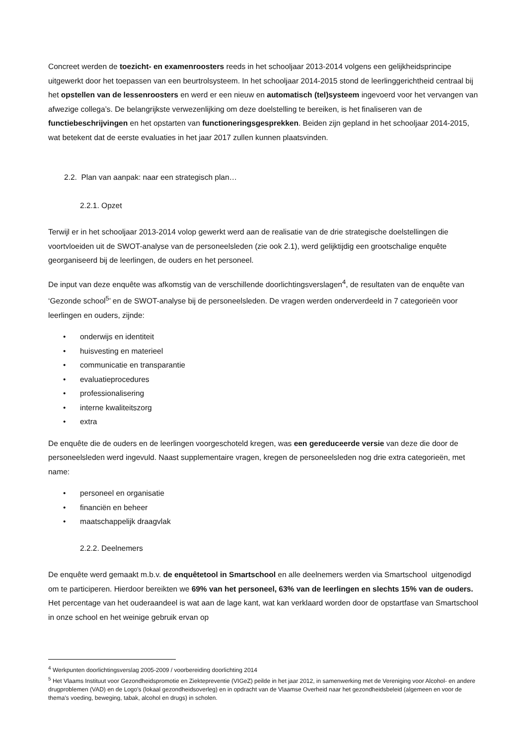Concreet werden de toezicht- en examenroosters reeds in het schooljaar 2013-2014 volgens een gelijkheidsprincipe uitgewerkt door het toepassen van een beurtrolsysteem. In het schooljaar 2014-2015 stond de leerlinggerichtheid centraal bij het opstellen van de lessenroosters en werd er een nieuw en automatisch (tel)systeem ingevoerd voor het vervangen van afwezige collega’s. De belangrijkste verwezenlijking om deze doelstelling te bereiken, is het finaliseren van de functiebeschrijvingen en het opstarten van functioneringsgesprekken. Beiden zijn gepland in het schooljaar 2014-2015, wat betekent dat de eerste evaluaties in het jaar 2017 zullen kunnen plaatsvinden.
2.2. Plan van aanpak: naar een strategisch plan…
2.2.1. Opzet
Terwijl er in het schooljaar 2013-2014 volop gewerkt werd aan de realisatie van de drie strategische doelstellingen die voortvloeiden uit de SWOT-analyse van de personeelsleden (zie ook 2.1), werd gelijktijdig een grootschalige enquête georganiseerd bij de leerlingen, de ouders en het personeel.
De input van deze enquête was afkomstig van de verschillende doorlichtingsverslagen<sup>4</sup>, de resultaten van de enquête van ‘Gezonde school<sup>5</sup>’ en de SWOT-analyse bij de personeelsleden. De vragen werden onderverdeeld in 7 categorieën voor leerlingen en ouders, zijnde:
• onderwijs en identiteit
• huisvesting en materieel
• communicatie en transparantie
• evaluatieprocedures
• professionalisering
• interne kwaliteitszorg
• extra
De enquête die de ouders en de leerlingen voorgeschoteld kregen, was een gereduceerde versie van deze die door de personeelsleden werd ingevuld. Naast supplementaire vragen, kregen de personeelsleden nog drie extra categorieën, met name:
• personeel en organisatie
• financiën en beheer
• maatschappelijk draagvlak
2.2.2. Deelnemers
De enquête werd gemaakt m.b.v. de enquêtetool in Smartschool en alle deelnemers werden via Smartschool uitgenodigd om te participeren. Hierdoor bereikten we 69% van het personeel, 63% van de leerlingen en slechts 15% van de ouders. Het percentage van het ouderaandeel is wat aan de lage kant, wat kan verklaard worden door de opstartfase van Smartschool in onze school en het weinige gebruik ervan op
<sup>4</sup> Werkpunten doorlichtingsverslag 2005-2009 / voorbereiding doorlichting 2014
<sup>5</sup> Het Vlaams Instituut voor Gezondheidspromotie en Ziektepreventie (VIGeZ) peilde in het jaar 2012, in samenwerking met de Vereniging voor Alcohol- en andere drugproblemen (VAD) en de Logo's (lokaal gezondheidsoverleg) en in opdracht van de Vlaamse Overheid naar het gezondheidsbeleid (algemeen en voor de thema’s voeding, beweging, tabak, alcohol en drugs) in scholen.